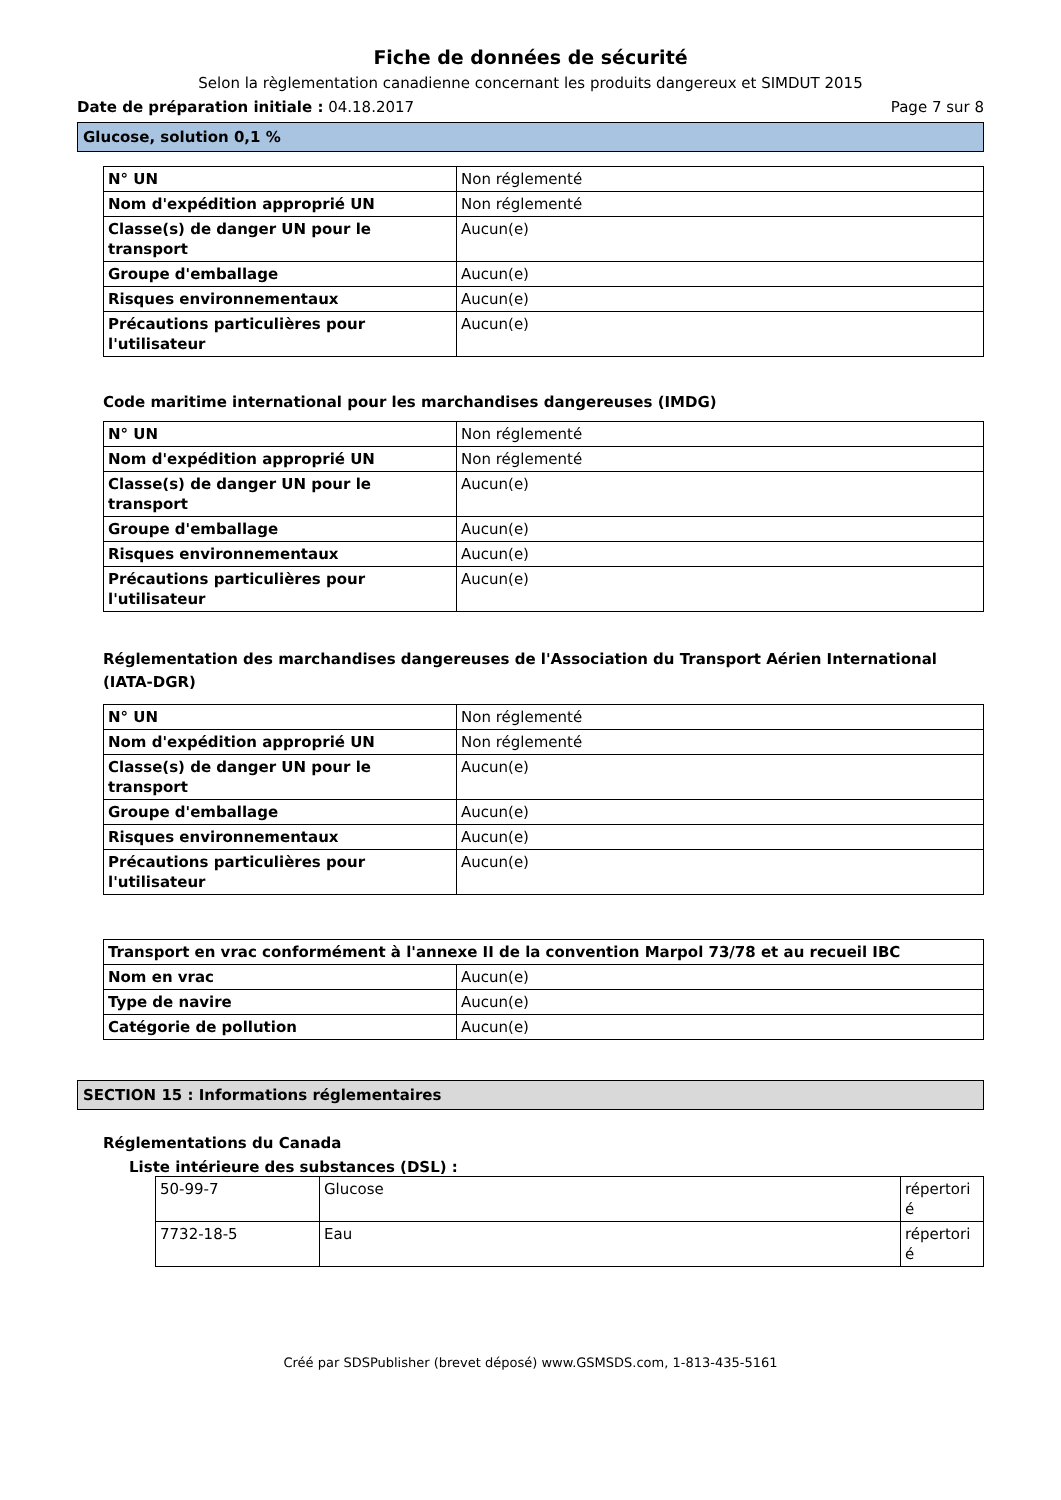Fiche de données de sécurité
Selon la règlementation canadienne concernant les produits dangereux et SIMDUT 2015
Date de préparation initiale : 04.18.2017 Page 7 sur 8
Glucose, solution 0,1 %
| N° UN | Non réglementé |
| Nom d'expédition approprié UN | Non réglementé |
| Classe(s) de danger UN pour le transport | Aucun(e) |
| Groupe d'emballage | Aucun(e) |
| Risques environnementaux | Aucun(e) |
| Précautions particulières pour l'utilisateur | Aucun(e) |
Code maritime international pour les marchandises dangereuses (IMDG)
| N° UN | Non réglementé |
| Nom d'expédition approprié UN | Non réglementé |
| Classe(s) de danger UN pour le transport | Aucun(e) |
| Groupe d'emballage | Aucun(e) |
| Risques environnementaux | Aucun(e) |
| Précautions particulières pour l'utilisateur | Aucun(e) |
Réglementation des marchandises dangereuses de l'Association du Transport Aérien International (IATA-DGR)
| N° UN | Non réglementé |
| Nom d'expédition approprié UN | Non réglementé |
| Classe(s) de danger UN pour le transport | Aucun(e) |
| Groupe d'emballage | Aucun(e) |
| Risques environnementaux | Aucun(e) |
| Précautions particulières pour l'utilisateur | Aucun(e) |
| Transport en vrac conformément à l'annexe II de la convention Marpol 73/78 et au recueil IBC | |
| Nom en vrac | Aucun(e) |
| Type de navire | Aucun(e) |
| Catégorie de pollution | Aucun(e) |
SECTION 15 : Informations réglementaires
Réglementations du Canada
Liste intérieure des substances (DSL) :
| 50-99-7 | Glucose | répertori é |
| 7732-18-5 | Eau | répertori é |
Créé par SDSPublisher (brevet déposé) www.GSMSDS.com, 1-813-435-5161